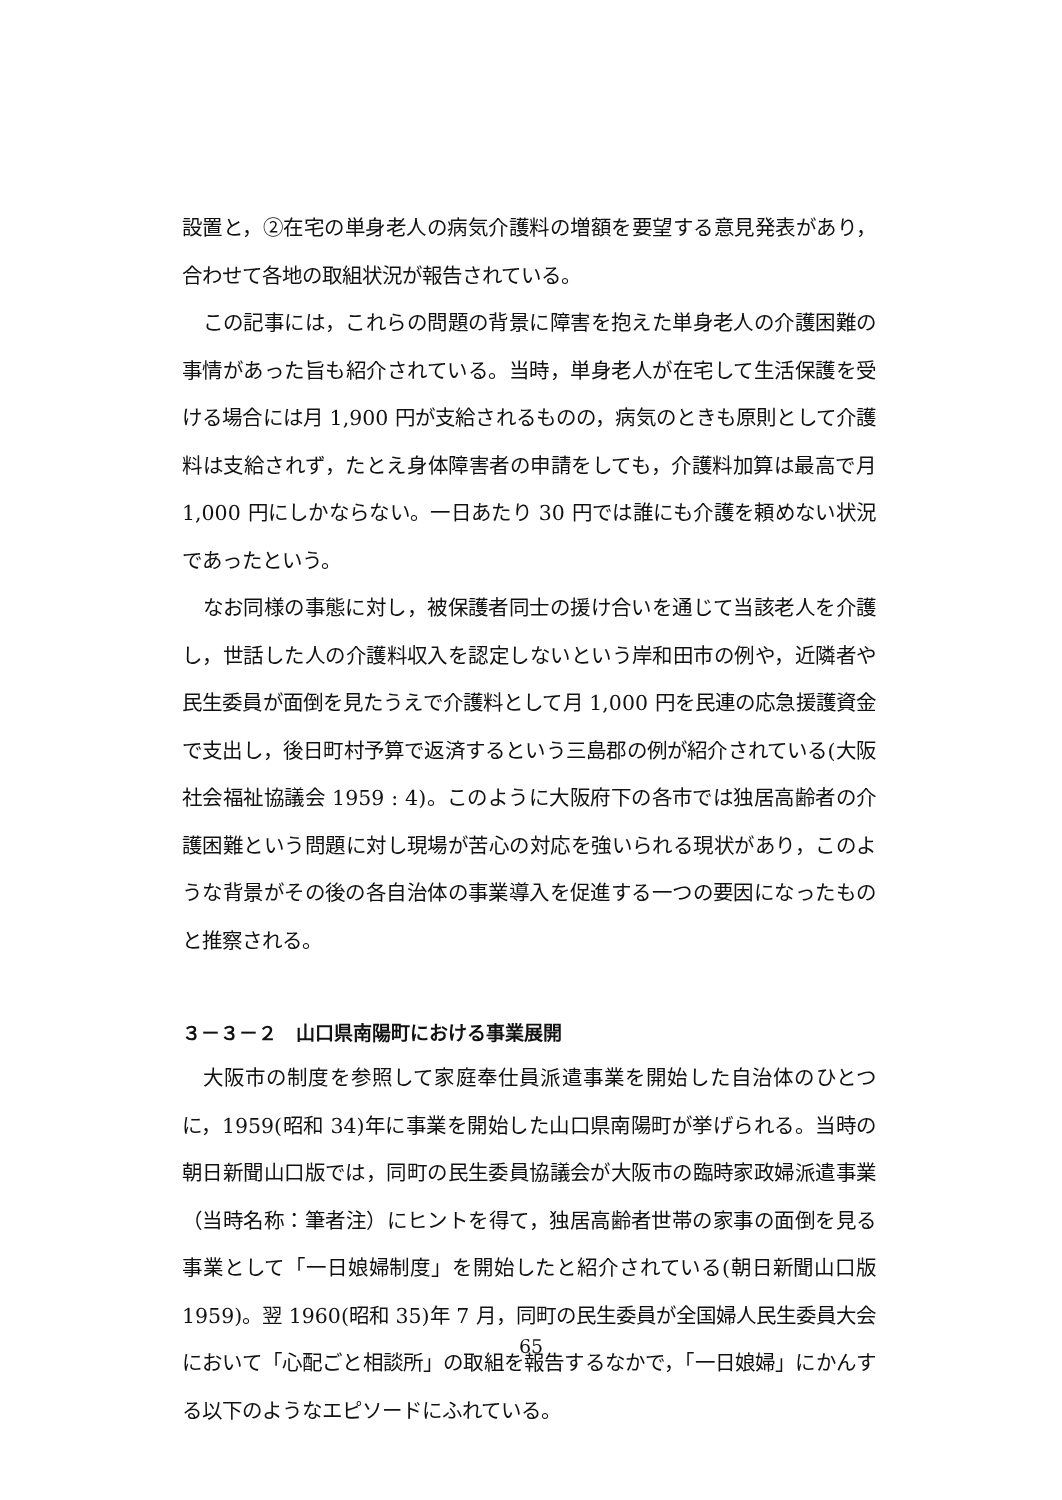設置と，②在宅の単身老人の病気介護料の増額を要望する意見発表があり，合わせて各地の取組状況が報告されている。
この記事には，これらの問題の背景に障害を抱えた単身老人の介護困難の事情があった旨も紹介されている。当時，単身老人が在宅して生活保護を受ける場合には月 1,900 円が支給されるものの，病気のときも原則として介護料は支給されず，たとえ身体障害者の申請をしても，介護料加算は最高で月 1,000 円にしかならない。一日あたり 30 円では誰にも介護を頼めない状況であったという。
なお同様の事態に対し，被保護者同士の援け合いを通じて当該老人を介護し，世話した人の介護料収入を認定しないという岸和田市の例や，近隣者や民生委員が面倒を見たうえで介護料として月 1,000 円を民連の応急援護資金で支出し，後日町村予算で返済するという三島郡の例が紹介されている(大阪社会福祉協議会 1959 : 4)。このように大阪府下の各市では独居高齢者の介護困難という問題に対し現場が苦心の対応を強いられる現状があり，このような背景がその後の各自治体の事業導入を促進する一つの要因になったものと推察される。
３－３－２　山口県南陽町における事業展開
大阪市の制度を参照して家庭奉仕員派遣事業を開始した自治体のひとつに，1959(昭和 34)年に事業を開始した山口県南陽町が挙げられる。当時の朝日新聞山口版では，同町の民生委員協議会が大阪市の臨時家政婦派遣事業（当時名称：筆者注）にヒントを得て，独居高齢者世帯の家事の面倒を見る事業として「一日娘婦制度」を開始したと紹介されている(朝日新聞山口版 1959)。翌 1960(昭和 35)年 7 月，同町の民生委員が全国婦人民生委員大会において「心配ごと相談所」の取組を報告するなかで，「一日娘婦」にかんする以下のようなエピソードにふれている。
65